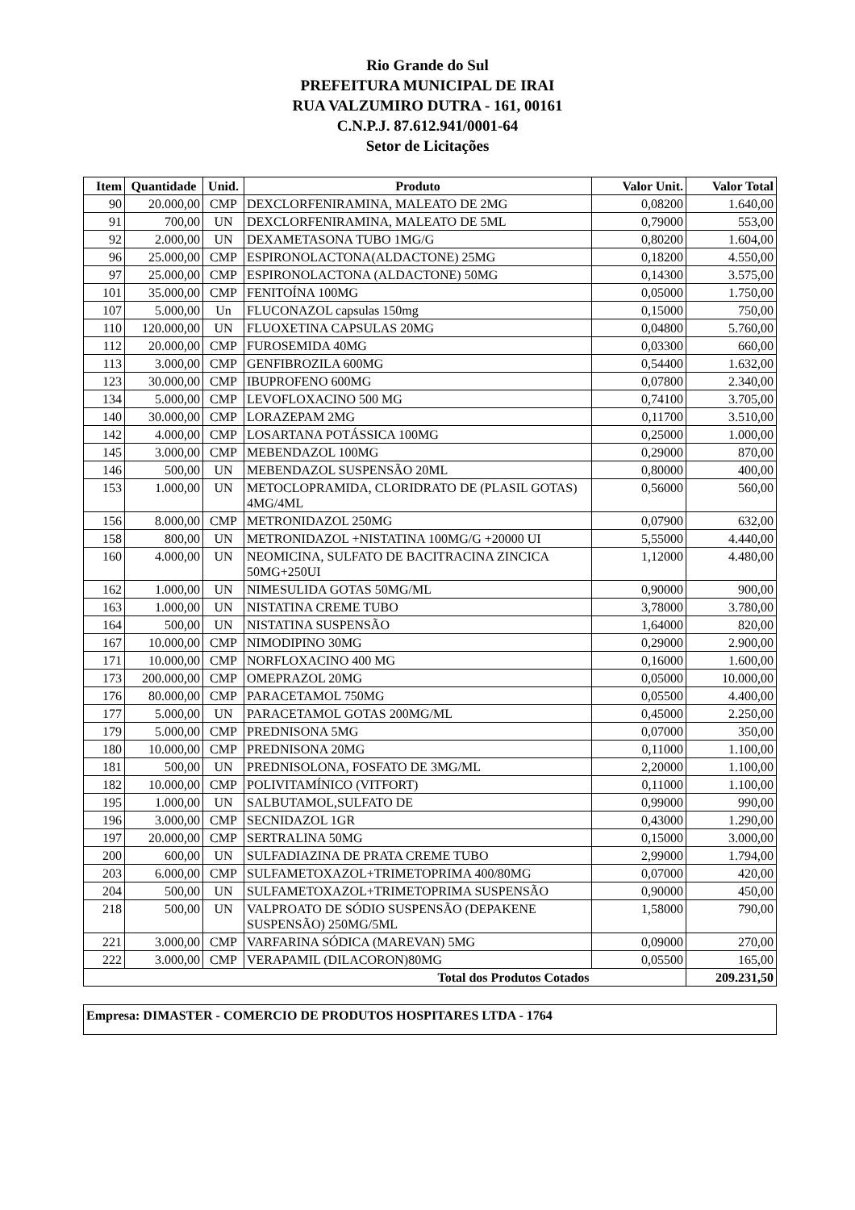Rio Grande do Sul
PREFEITURA MUNICIPAL DE IRAI
RUA VALZUMIRO DUTRA - 161, 00161
C.N.P.J. 87.612.941/0001-64
Setor de Licitações
| Item | Quantidade | Unid. | Produto | Valor Unit. | Valor Total |
| --- | --- | --- | --- | --- | --- |
| 90 | 20.000,00 | CMP | DEXCLORFENIRAMINA, MALEATO DE 2MG | 0,08200 | 1.640,00 |
| 91 | 700,00 | UN | DEXCLORFENIRAMINA, MALEATO DE 5ML | 0,79000 | 553,00 |
| 92 | 2.000,00 | UN | DEXAMETASONA TUBO 1MG/G | 0,80200 | 1.604,00 |
| 96 | 25.000,00 | CMP | ESPIRONOLACTONA(ALDACTONE) 25MG | 0,18200 | 4.550,00 |
| 97 | 25.000,00 | CMP | ESPIRONOLACTONA (ALDACTONE) 50MG | 0,14300 | 3.575,00 |
| 101 | 35.000,00 | CMP | FENITOÍNA 100MG | 0,05000 | 1.750,00 |
| 107 | 5.000,00 | Un | FLUCONAZOL capsulas 150mg | 0,15000 | 750,00 |
| 110 | 120.000,00 | UN | FLUOXETINA CAPSULAS 20MG | 0,04800 | 5.760,00 |
| 112 | 20.000,00 | CMP | FUROSEMIDA 40MG | 0,03300 | 660,00 |
| 113 | 3.000,00 | CMP | GENFIBROZILA 600MG | 0,54400 | 1.632,00 |
| 123 | 30.000,00 | CMP | IBUPROFENO 600MG | 0,07800 | 2.340,00 |
| 134 | 5.000,00 | CMP | LEVOFLOXACINO 500 MG | 0,74100 | 3.705,00 |
| 140 | 30.000,00 | CMP | LORAZEPAM 2MG | 0,11700 | 3.510,00 |
| 142 | 4.000,00 | CMP | LOSARTANA POTÁSSICA 100MG | 0,25000 | 1.000,00 |
| 145 | 3.000,00 | CMP | MEBENDAZOL 100MG | 0,29000 | 870,00 |
| 146 | 500,00 | UN | MEBENDAZOL SUSPENSÃO 20ML | 0,80000 | 400,00 |
| 153 | 1.000,00 | UN | METOCLOPRAMIDA, CLORIDRATO DE (PLASIL GOTAS) 4MG/4ML | 0,56000 | 560,00 |
| 156 | 8.000,00 | CMP | METRONIDAZOL 250MG | 0,07900 | 632,00 |
| 158 | 800,00 | UN | METRONIDAZOL +NISTATINA 100MG/G +20000 UI | 5,55000 | 4.440,00 |
| 160 | 4.000,00 | UN | NEOMICINA, SULFATO DE BACITRACINA ZINCICA 50MG+250UI | 1,12000 | 4.480,00 |
| 162 | 1.000,00 | UN | NIMESULIDA GOTAS 50MG/ML | 0,90000 | 900,00 |
| 163 | 1.000,00 | UN | NISTATINA CREME TUBO | 3,78000 | 3.780,00 |
| 164 | 500,00 | UN | NISTATINA SUSPENSÃO | 1,64000 | 820,00 |
| 167 | 10.000,00 | CMP | NIMODIPINO 30MG | 0,29000 | 2.900,00 |
| 171 | 10.000,00 | CMP | NORFLOXACINO 400 MG | 0,16000 | 1.600,00 |
| 173 | 200.000,00 | CMP | OMEPRAZOL 20MG | 0,05000 | 10.000,00 |
| 176 | 80.000,00 | CMP | PARACETAMOL 750MG | 0,05500 | 4.400,00 |
| 177 | 5.000,00 | UN | PARACETAMOL GOTAS 200MG/ML | 0,45000 | 2.250,00 |
| 179 | 5.000,00 | CMP | PREDNISONA 5MG | 0,07000 | 350,00 |
| 180 | 10.000,00 | CMP | PREDNISONA 20MG | 0,11000 | 1.100,00 |
| 181 | 500,00 | UN | PREDNISOLONA, FOSFATO DE 3MG/ML | 2,20000 | 1.100,00 |
| 182 | 10.000,00 | CMP | POLIVITAMÍNICO (VITFORT) | 0,11000 | 1.100,00 |
| 195 | 1.000,00 | UN | SALBUTAMOL,SULFATO DE | 0,99000 | 990,00 |
| 196 | 3.000,00 | CMP | SECNIDAZOL 1GR | 0,43000 | 1.290,00 |
| 197 | 20.000,00 | CMP | SERTRALINA 50MG | 0,15000 | 3.000,00 |
| 200 | 600,00 | UN | SULFADIAZINA DE PRATA CREME TUBO | 2,99000 | 1.794,00 |
| 203 | 6.000,00 | CMP | SULFAMETOXAZOL+TRIMETOPRIMA 400/80MG | 0,07000 | 420,00 |
| 204 | 500,00 | UN | SULFAMETOXAZOL+TRIMETOPRIMA SUSPENSÃO | 0,90000 | 450,00 |
| 218 | 500,00 | UN | VALPROATO DE SÓDIO SUSPENSÃO (DEPAKENE SUSPENSÃO) 250MG/5ML | 1,58000 | 790,00 |
| 221 | 3.000,00 | CMP | VARFARINA SÓDICA (MAREVAN) 5MG | 0,09000 | 270,00 |
| 222 | 3.000,00 | CMP | VERAPAMIL (DILACORON)80MG | 0,05500 | 165,00 |
| Total dos Produtos Cotados | | | | | 209.231,50 |
Empresa: DIMASTER - COMERCIO DE PRODUTOS HOSPITARES LTDA - 1764